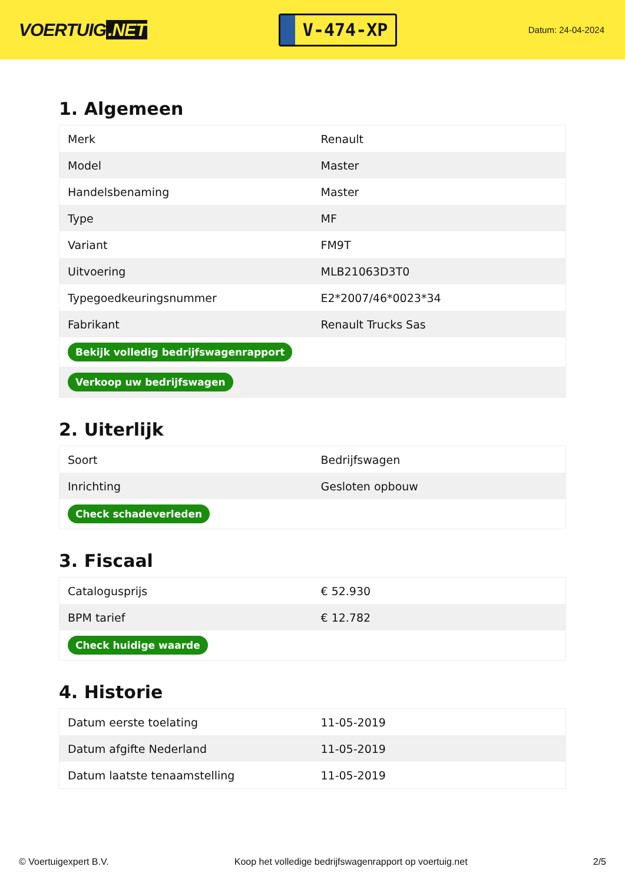VOERTUIG.NET
V-474-XP
Datum: 24-04-2024
1. Algemeen
| Merk | Renault |
| Model | Master |
| Handelsbenaming | Master |
| Type | MF |
| Variant | FM9T |
| Uitvoering | MLB21063D3T0 |
| Typegoedkeuringsnummer | E2*2007/46*0023*34 |
| Fabrikant | Renault Trucks Sas |
| Bekijk volledig bedrijfswagenrapport | |
| Verkoop uw bedrijfswagen | |
2. Uiterlijk
| Soort | Bedrijfswagen |
| Inrichting | Gesloten opbouw |
| Check schadeverleden | |
3. Fiscaal
| Catalogusprijs | € 52.930 |
| BPM tarief | € 12.782 |
| Check huidige waarde | |
4. Historie
| Datum eerste toelating | 11-05-2019 |
| Datum afgifte Nederland | 11-05-2019 |
| Datum laatste tenaamstelling | 11-05-2019 |
© Voertuigexpert B.V. Koop het volledige bedrijfswagenrapport op voertuig.net 2/5